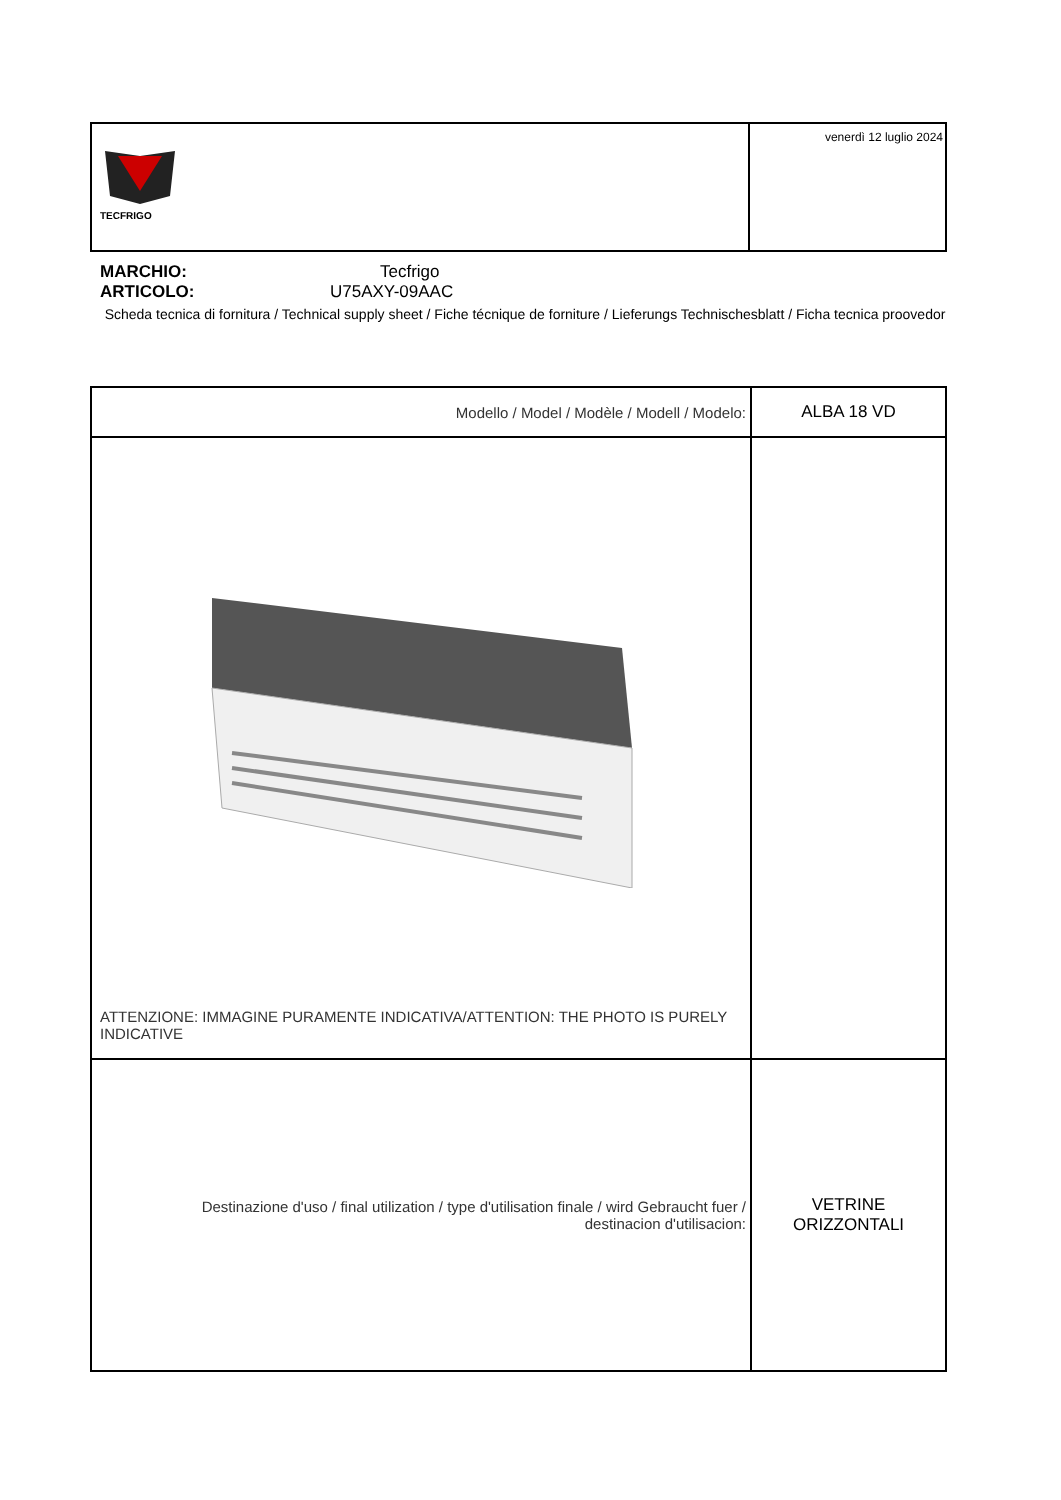| TECFRIGO | venerdì 12 luglio 2024 |
MARCHIO: Tecfrigo
ARTICOLO: U75AXY-09AAC
Scheda tecnica di fornitura / Technical supply sheet / Fiche técnique de forniture / Lieferungs Technischesblatt / Ficha tecnica proovedor
| Modello / Model / Modèle / Modell / Modelo: | ALBA 18 VD |
| ATTENZIONE: IMMAGINE PURAMENTE INDICATIVA/ATTENTION: THE PHOTO IS PURELY INDICATIVE | |
| Destinazione d'uso / final utilization / type d'utilisation finale / wird Gebraucht fuer / destinacion d'utilisacion: | VETRINE ORIZZONTALI |